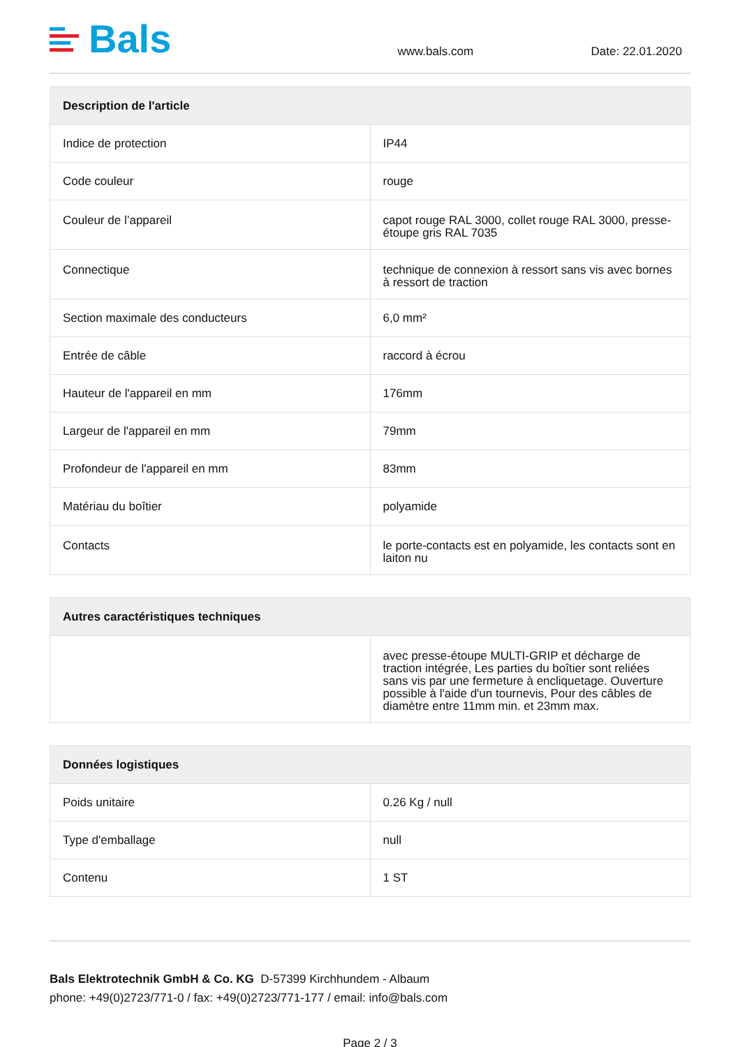Bals
www.bals.com
Date: 22.01.2020
| Description de l'article | |
| --- | --- |
| Indice de protection | IP44 |
| Code couleur | rouge |
| Couleur de l’appareil | capot rouge RAL 3000, collet rouge RAL 3000, presse-étoupe gris RAL 7035 |
| Connectique | technique de connexion à ressort sans vis avec bornes à ressort de traction |
| Section maximale des conducteurs | 6,0 mm² |
| Entrée de câble | raccord à écrou |
| Hauteur de l'appareil en mm | 176mm |
| Largeur de l'appareil en mm | 79mm |
| Profondeur de l'appareil en mm | 83mm |
| Matériau du boîtier | polyamide |
| Contacts | le porte-contacts est en polyamide, les contacts sont en laiton nu |
| Autres caractéristiques techniques | |
| --- | --- |
| | avec presse-étoupe MULTI-GRIP et décharge de traction intégrée, Les parties du boîtier sont reliées sans vis par une fermeture à encliquetage. Ouverture possible à l'aide d'un tournevis, Pour des câbles de diamètre entre 11mm min. et 23mm max. |
| Données logistiques | |
| --- | --- |
| Poids unitaire | 0.26 Kg / null |
| Type d'emballage | null |
| Contenu | 1 ST |
Bals Elektrotechnik GmbH & Co. KG D-57399 Kirchhundem - Albaum
phone: +49(0)2723/771-0 / fax: +49(0)2723/771-177 / email: info@bals.com
Page 2 / 3